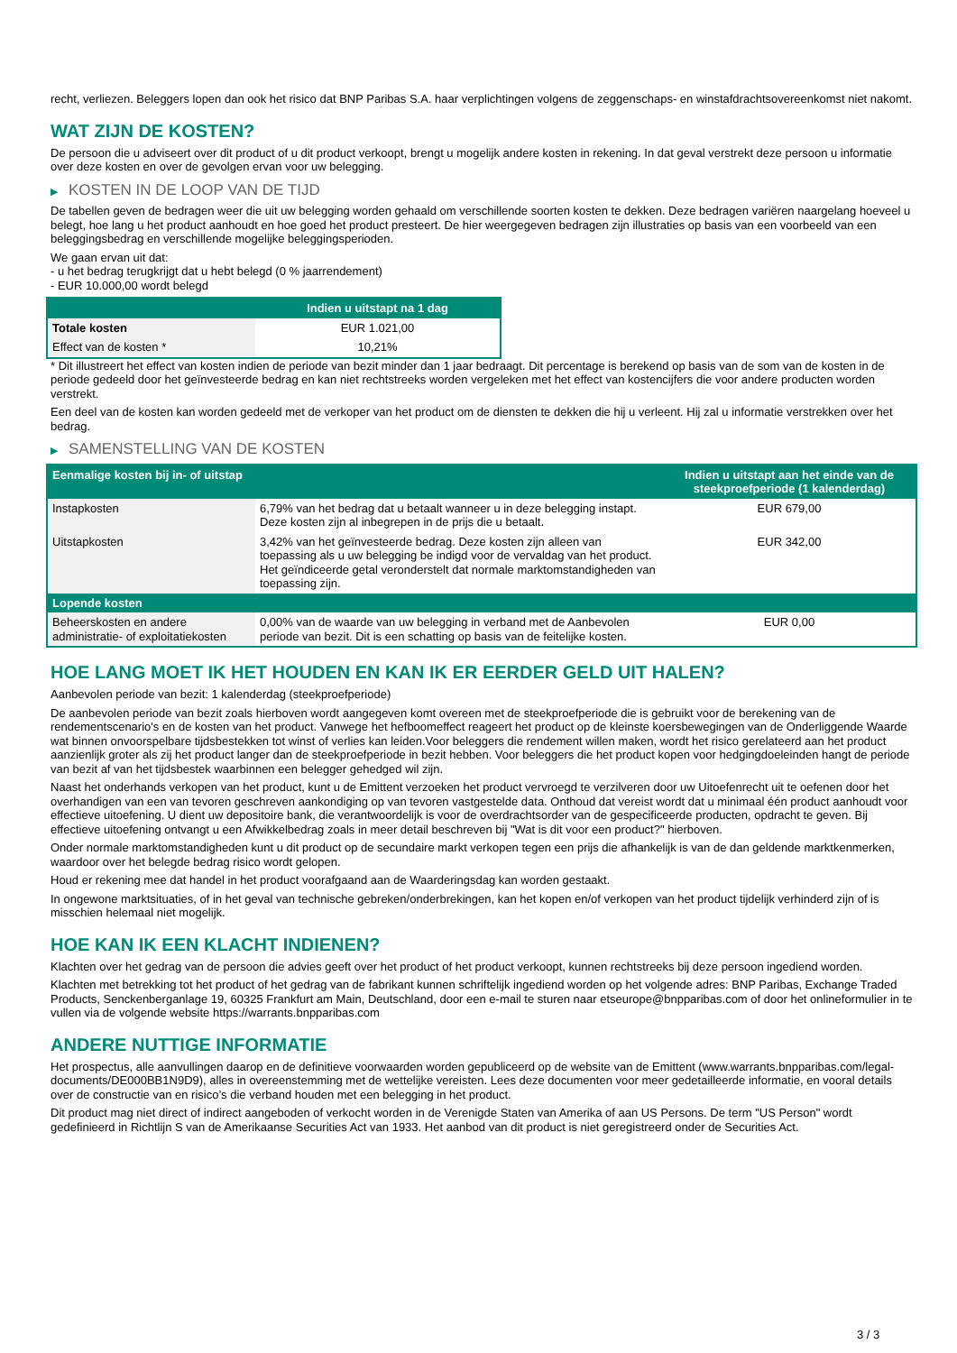recht, verliezen. Beleggers lopen dan ook het risico dat BNP Paribas S.A. haar verplichtingen volgens de zeggenschaps- en winstafdrachtsovereenkomst niet nakomt.
WAT ZIJN DE KOSTEN?
De persoon die u adviseert over dit product of u dit product verkoopt, brengt u mogelijk andere kosten in rekening. In dat geval verstrekt deze persoon u informatie over deze kosten en over de gevolgen ervan voor uw belegging.
▶ KOSTEN IN DE LOOP VAN DE TIJD
De tabellen geven de bedragen weer die uit uw belegging worden gehaald om verschillende soorten kosten te dekken. Deze bedragen variëren naargelang hoeveel u belegt, hoe lang u het product aanhoudt en hoe goed het product presteert. De hier weergegeven bedragen zijn illustraties op basis van een voorbeeld van een beleggingsbedrag en verschillende mogelijke beleggingsperioden.
We gaan ervan uit dat:
- u het bedrag terugkrijgt dat u hebt belegd (0 % jaarrendement)
- EUR 10.000,00 wordt belegd
| | Indien u uitstapt na 1 dag |
| --- | --- |
| Totale kosten | EUR 1.021,00 |
| Effect van de kosten * | 10,21% |
* Dit illustreert het effect van kosten indien de periode van bezit minder dan 1 jaar bedraagt. Dit percentage is berekend op basis van de som van de kosten in de periode gedeeld door het geïnvesteerde bedrag en kan niet rechtstreeks worden vergeleken met het effect van kostencijfers die voor andere producten worden verstrekt.
Een deel van de kosten kan worden gedeeld met de verkoper van het product om de diensten te dekken die hij u verleent. Hij zal u informatie verstrekken over het bedrag.
▶ SAMENSTELLING VAN DE KOSTEN
| Eenmalige kosten bij in- of uitstap | | Indien u uitstapt aan het einde van de steekproefperiode (1 kalenderdag) |
| --- | --- | --- |
| Instapkosten | 6,79% van het bedrag dat u betaalt wanneer u in deze belegging instapt. Deze kosten zijn al inbegrepen in de prijs die u betaalt. | EUR 679,00 |
| Uitstapkosten | 3,42% van het geïnvesteerde bedrag. Deze kosten zijn alleen van toepassing als u uw belegging be indigd voor de vervaldag van het product. Het geïndiceerde getal veronderstelt dat normale marktomstandigheden van toepassing zijn. | EUR 342,00 |
| Lopende kosten | | |
| Beheerskosten en andere administratie- of exploitatiekosten | 0,00% van de waarde van uw belegging in verband met de Aanbevolen periode van bezit. Dit is een schatting op basis van de feitelijke kosten. | EUR 0,00 |
HOE LANG MOET IK HET HOUDEN EN KAN IK ER EERDER GELD UIT HALEN?
Aanbevolen periode van bezit: 1 kalenderdag (steekproefperiode)
De aanbevolen periode van bezit zoals hierboven wordt aangegeven komt overeen met de steekproefperiode die is gebruikt voor de berekening van de rendementscenario's en de kosten van het product. Vanwege het hefboomeffect reageert het product op de kleinste koersbewegingen van de Onderliggende Waarde wat binnen onvoorspelbare tijdsbestekken tot winst of verlies kan leiden.Voor beleggers die rendement willen maken, wordt het risico gerelateerd aan het product aanzienlijk groter als zij het product langer dan de steekproefperiode in bezit hebben. Voor beleggers die het product kopen voor hedgingdoeleinden hangt de periode van bezit af van het tijdsbestek waarbinnen een belegger gehedged wil zijn.
Naast het onderhands verkopen van het product, kunt u de Emittent verzoeken het product vervroegd te verzilveren door uw Uitoefenrecht uit te oefenen door het overhandigen van een van tevoren geschreven aankondiging op van tevoren vastgestelde data. Onthoud dat vereist wordt dat u minimaal één product aanhoudt voor effectieve uitoefening. U dient uw depositoire bank, die verantwoordelijk is voor de overdrachtsorder van de gespecificeerde producten, opdracht te geven. Bij effectieve uitoefening ontvangt u een Afwikkelbedrag zoals in meer detail beschreven bij "Wat is dit voor een product?" hierboven.
Onder normale marktomstandigheden kunt u dit product op de secundaire markt verkopen tegen een prijs die afhankelijk is van de dan geldende marktkenmerken, waardoor over het belegde bedrag risico wordt gelopen.
Houd er rekening mee dat handel in het product voorafgaand aan de Waarderingsdag kan worden gestaakt.
In ongewone marktsituaties, of in het geval van technische gebreken/onderbrekingen, kan het kopen en/of verkopen van het product tijdelijk verhinderd zijn of is misschien helemaal niet mogelijk.
HOE KAN IK EEN KLACHT INDIENEN?
Klachten over het gedrag van de persoon die advies geeft over het product of het product verkoopt, kunnen rechtstreeks bij deze persoon ingediend worden.
Klachten met betrekking tot het product of het gedrag van de fabrikant kunnen schriftelijk ingediend worden op het volgende adres: BNP Paribas, Exchange Traded Products, Senckenberganlage 19, 60325 Frankfurt am Main, Deutschland, door een e-mail te sturen naar etseurope@bnpparibas.com of door het onlineformulier in te vullen via de volgende website https://warrants.bnpparibas.com
ANDERE NUTTIGE INFORMATIE
Het prospectus, alle aanvullingen daarop en de definitieve voorwaarden worden gepubliceerd op de website van de Emittent (www.warrants.bnpparibas.com/legal-documents/DE000BB1N9D9), alles in overeenstemming met de wettelijke vereisten. Lees deze documenten voor meer gedetailleerde informatie, en vooral details over de constructie van en risico’s die verband houden met een belegging in het product.
Dit product mag niet direct of indirect aangeboden of verkocht worden in de Verenigde Staten van Amerika of aan US Persons. De term "US Person" wordt gedefinieerd in Richtlijn S van de Amerikaanse Securities Act van 1933. Het aanbod van dit product is niet geregistreerd onder de Securities Act.
3 / 3